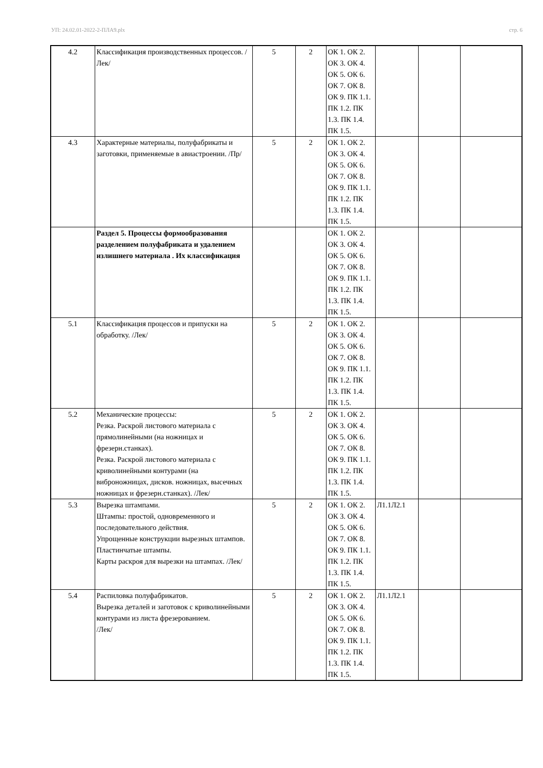УП: 24.02.01-2022-2-ПЛА9.plx стр. 6
| 4.2 | Классификация производственных процессов. /Лек/ | 5 | 2 | ОК 1. ОК 2. ОК 3. ОК 4. ОК 5. ОК 6. ОК 7. ОК 8. ОК 9. ПК 1.1. ПК 1.2. ПК 1.3. ПК 1.4. ПК 1.5. | | | |
| 4.3 | Характерные материалы, полуфабрикаты и заготовки, применяемые в авиастроении. /Пр/ | 5 | 2 | ОК 1. ОК 2. ОК 3. ОК 4. ОК 5. ОК 6. ОК 7. ОК 8. ОК 9. ПК 1.1. ПК 1.2. ПК 1.3. ПК 1.4. ПК 1.5. | | | |
| | Раздел 5. Процессы формообразования разделением полуфабриката и удалением излишнего материала . Их классификация | | | ОК 1. ОК 2. ОК 3. ОК 4. ОК 5. ОК 6. ОК 7. ОК 8. ОК 9. ПК 1.1. ПК 1.2. ПК 1.3. ПК 1.4. ПК 1.5. | | | |
| 5.1 | Классификация процессов и припуски на обработку. /Лек/ | 5 | 2 | ОК 1. ОК 2. ОК 3. ОК 4. ОК 5. ОК 6. ОК 7. ОК 8. ОК 9. ПК 1.1. ПК 1.2. ПК 1.3. ПК 1.4. ПК 1.5. | | | |
| 5.2 | Механические процессы: Резка. Раскрой листового материала с прямолинейными (на ножницах и фрезерн.станках). Резка. Раскрой листового материала с криволинейными контурами (на виброножницах, дисков. ножницах, высечных ножницах и фрезерн.станках). /Лек/ | 5 | 2 | ОК 1. ОК 2. ОК 3. ОК 4. ОК 5. ОК 6. ОК 7. ОК 8. ОК 9. ПК 1.1. ПК 1.2. ПК 1.3. ПК 1.4. ПК 1.5. | | | |
| 5.3 | Вырезка штампами. Штампы: простой, одновременного и последовательного действия. Упрощенные конструкции вырезных штампов. Пластинчатые штампы. Карты раскроя для вырезки на штампах. /Лек/ | 5 | 2 | ОК 1. ОК 2. ОК 3. ОК 4. ОК 5. ОК 6. ОК 7. ОК 8. ОК 9. ПК 1.1. ПК 1.2. ПК 1.3. ПК 1.4. ПК 1.5. | Л1.1Л2.1 | | |
| 5.4 | Распиловка полуфабрикатов. Вырезка деталей и заготовок с криволинейными контурами из листа фрезерованием. /Лек/ | 5 | 2 | ОК 1. ОК 2. ОК 3. ОК 4. ОК 5. ОК 6. ОК 7. ОК 8. ОК 9. ПК 1.1. ПК 1.2. ПК 1.3. ПК 1.4. ПК 1.5. | Л1.1Л2.1 | | |